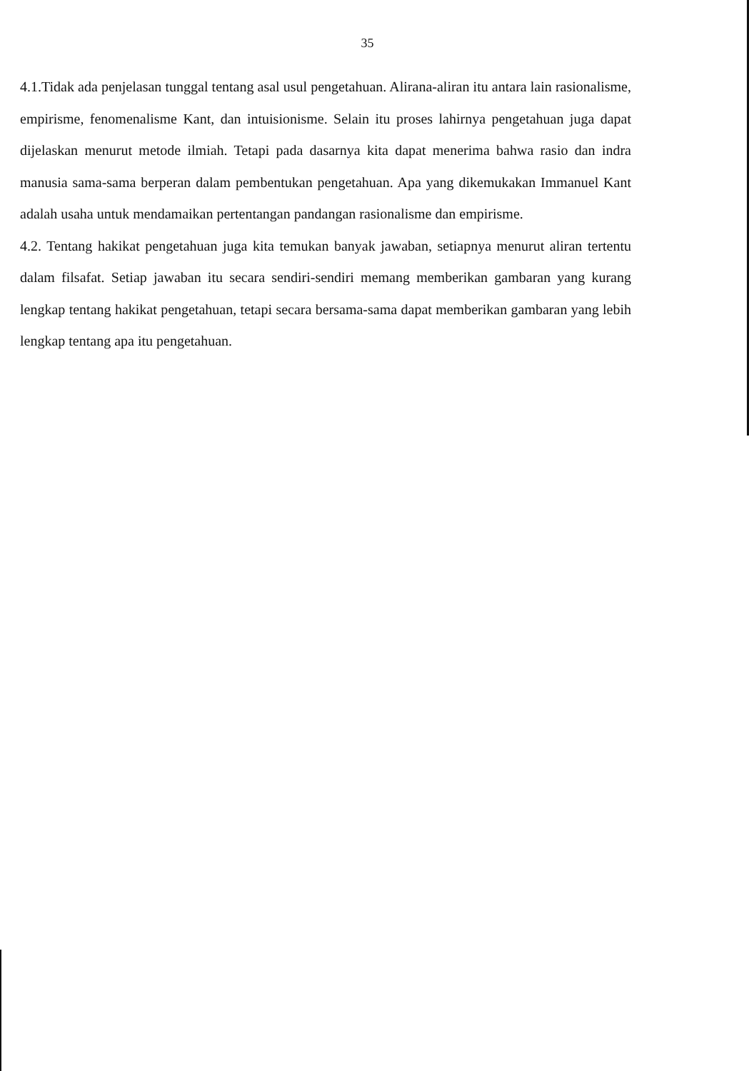35
4.1.Tidak ada penjelasan tunggal tentang asal usul pengetahuan. Alirana-aliran itu antara lain rasionalisme, empirisme, fenomenalisme Kant, dan intuisionisme. Selain itu proses lahirnya pengetahuan juga dapat dijelaskan menurut metode ilmiah. Tetapi pada dasarnya kita dapat menerima bahwa rasio dan indra manusia sama-sama berperan dalam pembentukan pengetahuan. Apa yang dikemukakan Immanuel Kant adalah usaha untuk mendamaikan pertentangan pandangan rasionalisme dan empirisme.
4.2. Tentang hakikat pengetahuan juga kita temukan banyak jawaban, setiapnya menurut aliran tertentu dalam filsafat. Setiap jawaban itu secara sendiri-sendiri memang memberikan gambaran yang kurang lengkap tentang hakikat pengetahuan, tetapi secara bersama-sama dapat memberikan gambaran yang lebih lengkap tentang apa itu pengetahuan.